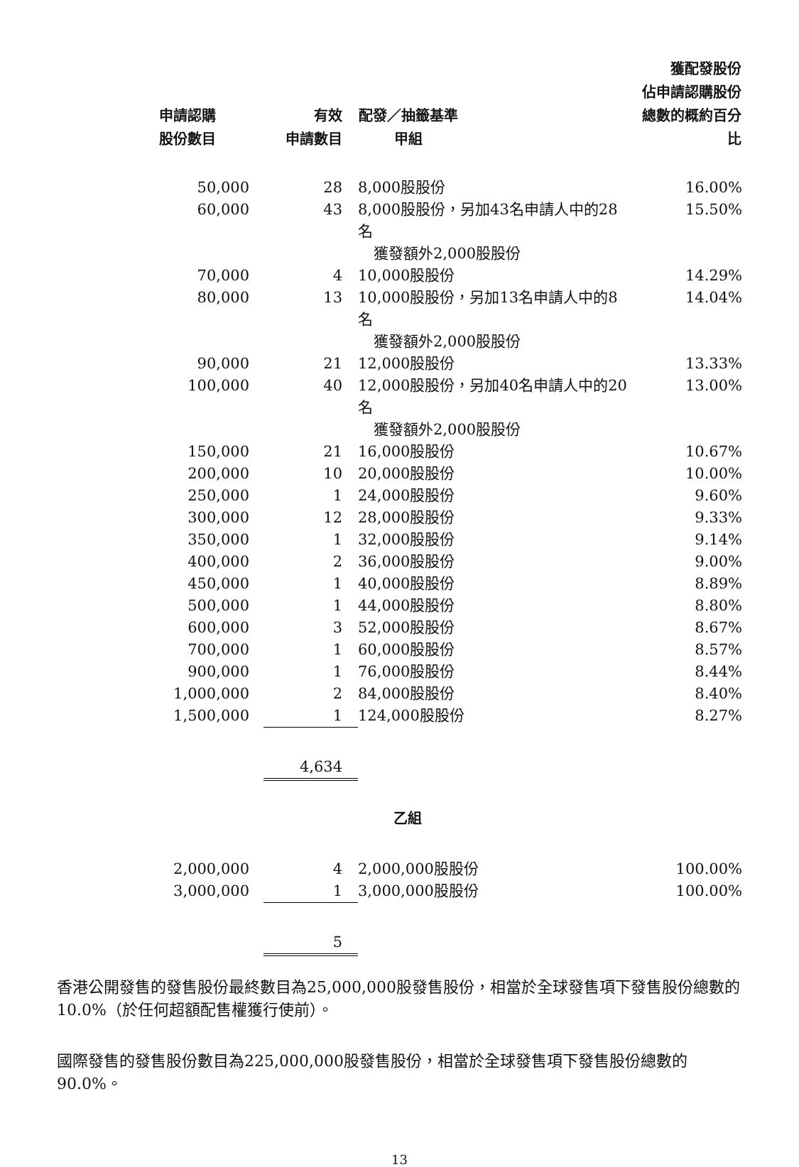| 申請認購 股份數目 | 有效 申請數目 | 配發／抽籤基準 甲組 | 獲配發股份 佔申請認購股份 總數的概約百分比 |
| --- | --- | --- | --- |
| 50,000 | 28 | 8,000股股份 | 16.00% |
| 60,000 | 43 | 8,000股股份，另加43名申請人中的28名 獲發額外2,000股股份 | 15.50% |
| 70,000 | 4 | 10,000股股份 | 14.29% |
| 80,000 | 13 | 10,000股股份，另加13名申請人中的8名 獲發額外2,000股股份 | 14.04% |
| 90,000 | 21 | 12,000股股份 | 13.33% |
| 100,000 | 40 | 12,000股股份，另加40名申請人中的20名 獲發額外2,000股股份 | 13.00% |
| 150,000 | 21 | 16,000股股份 | 10.67% |
| 200,000 | 10 | 20,000股股份 | 10.00% |
| 250,000 | 1 | 24,000股股份 | 9.60% |
| 300,000 | 12 | 28,000股股份 | 9.33% |
| 350,000 | 1 | 32,000股股份 | 9.14% |
| 400,000 | 2 | 36,000股股份 | 9.00% |
| 450,000 | 1 | 40,000股股份 | 8.89% |
| 500,000 | 1 | 44,000股股份 | 8.80% |
| 600,000 | 3 | 52,000股股份 | 8.67% |
| 700,000 | 1 | 60,000股股份 | 8.57% |
| 900,000 | 1 | 76,000股股份 | 8.44% |
| 1,000,000 | 2 | 84,000股股份 | 8.40% |
| 1,500,000 | 1 | 124,000股股份 | 8.27% |
| | 4,634 | | |
| | | 乙組 | |
| 2,000,000 | 4 | 2,000,000股股份 | 100.00% |
| 3,000,000 | 1 | 3,000,000股股份 | 100.00% |
| | 5 | | |
香港公開發售的發售股份最終數目為25,000,000股發售股份，相當於全球發售項下發售股份總數的10.0%（於任何超額配售權獲行使前）。
國際發售的發售股份數目為225,000,000股發售股份，相當於全球發售項下發售股份總數的90.0%。
13